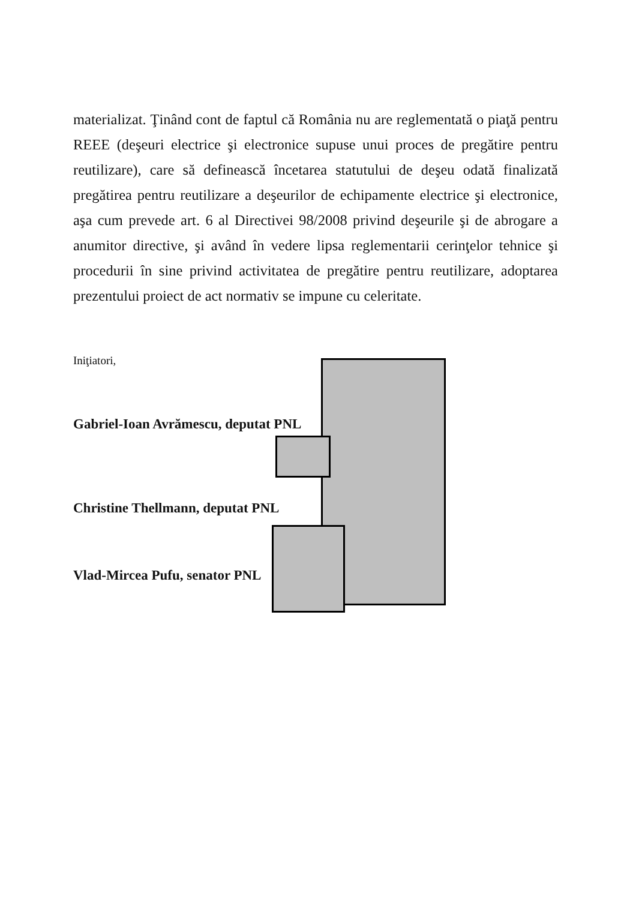materializat. Ţinând cont de faptul că România nu are reglementată o piaţă pentru REEE (deşeuri electrice şi electronice supuse unui proces de pregătire pentru reutilizare), care să definească încetarea statutului de deşeu odată finalizată pregătirea pentru reutilizare a deşeurilor de echipamente electrice şi electronice, aşa cum prevede art. 6 al Directivei 98/2008 privind deşeurile şi de abrogare a anumitor directive, şi având în vedere lipsa reglementarii cerinţelor tehnice şi procedurii în sine privind activitatea de pregătire pentru reutilizare, adoptarea prezentului proiect de act normativ se impune cu celeritate.
Iniţiatori,
Gabriel-Ioan Avrămescu, deputat PNL
Christine Thellmann, deputat PNL
Vlad-Mircea Pufu, senator PNL